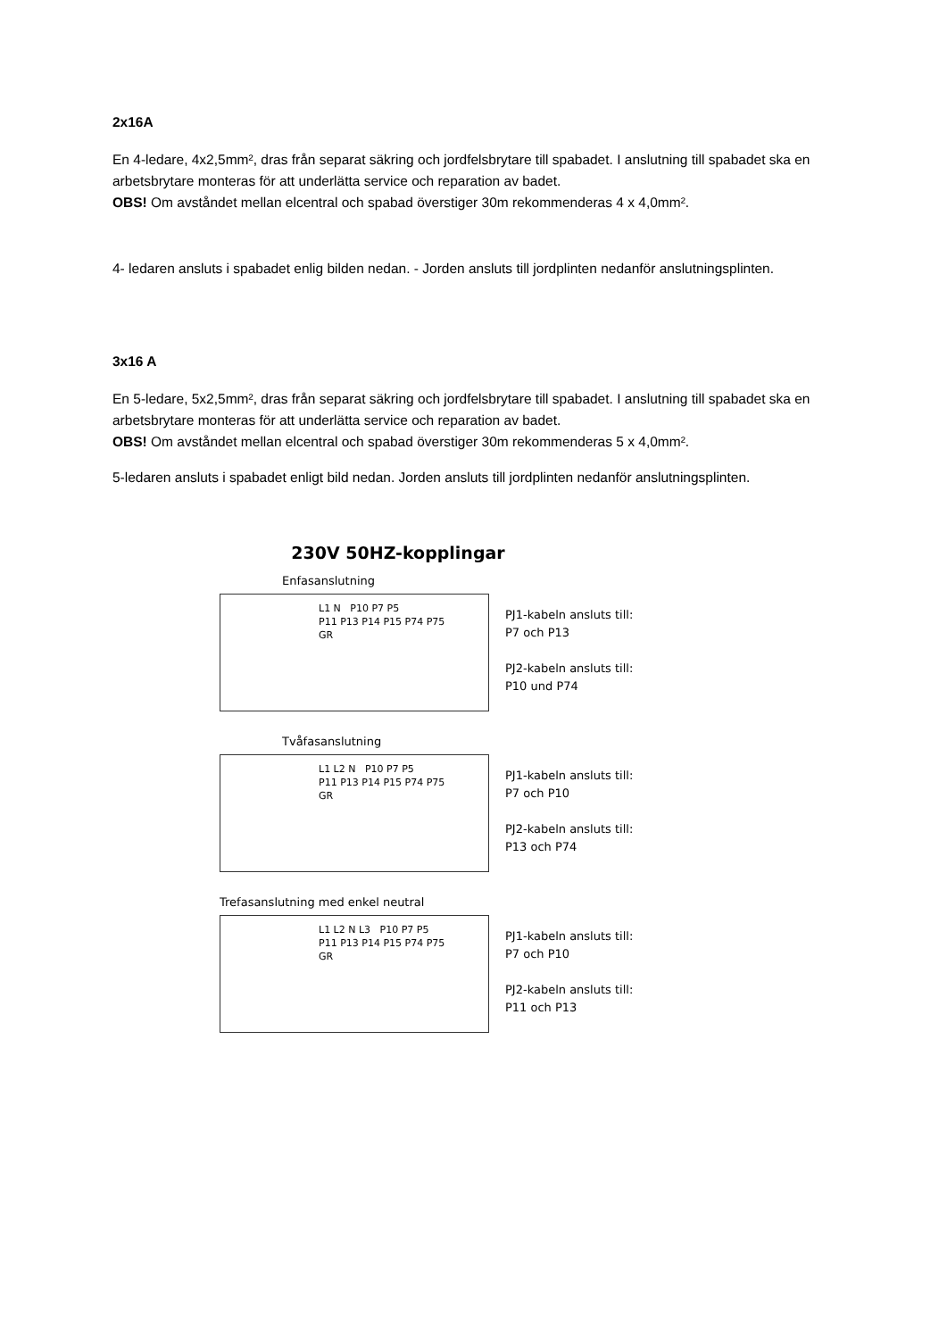2x16A
En 4-ledare, 4x2,5mm², dras från separat säkring och jordfelsbrytare till spabadet. I anslutning till spabadet ska en arbetsbrytare monteras för att underlätta service och reparation av badet.
OBS! Om avståndet mellan elcentral och spabad överstiger 30m rekommenderas 4 x 4,0mm².
4- ledaren ansluts i spabadet enlig bilden nedan. - Jorden ansluts till jordplinten nedanför anslutningsplinten.
3x16 A
En 5-ledare, 5x2,5mm², dras från separat säkring och jordfelsbrytare till spabadet. I anslutning till spabadet ska en arbetsbrytare monteras för att underlätta service och reparation av badet.
OBS! Om avståndet mellan elcentral och spabad överstiger 30m rekommenderas 5 x 4,0mm².
5-ledaren ansluts i spabadet enligt bild nedan. Jorden ansluts till jordplinten nedanför anslutningsplinten.
230V 50HZ-kopplingar
Enfasanslutning
L1 N P10 P7 P5
P11 P13 P14 P15 P74 P75
GR
PJ1-kabeln ansluts till:
P7 och P13
PJ2-kabeln ansluts till:
P10 und P74
Tvåfasanslutning
L1 L2 N P10 P7 P5
P11 P13 P14 P15 P74 P75
GR
PJ1-kabeln ansluts till:
P7 och P10
PJ2-kabeln ansluts till:
P13 och P74
Trefasanslutning med enkel neutral
L1 L2 N L3 P10 P7 P5
P11 P13 P14 P15 P74 P75
GR
PJ1-kabeln ansluts till:
P7 och P10
PJ2-kabeln ansluts till:
P11 och P13